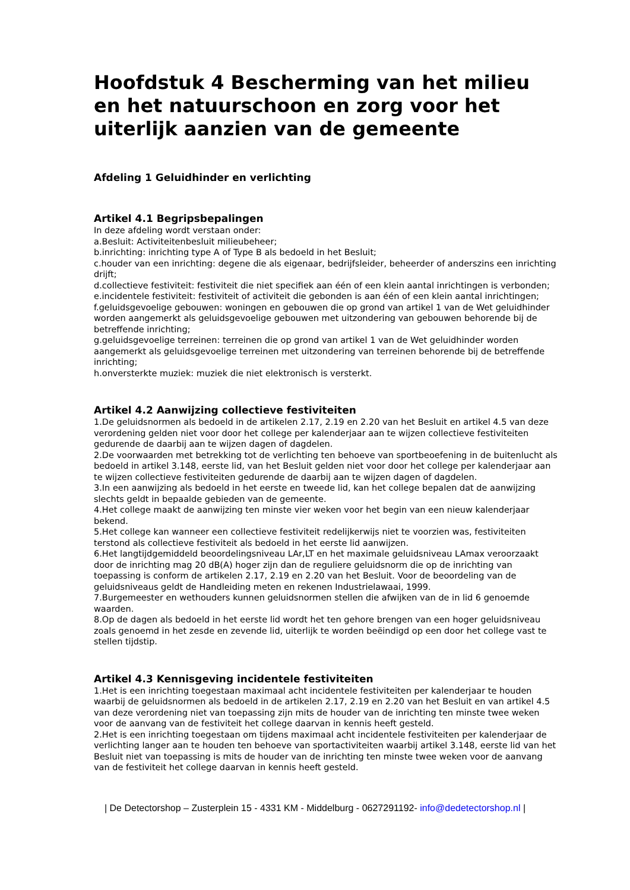Hoofdstuk 4 Bescherming van het milieu en het natuurschoon en zorg voor het uiterlijk aanzien van de gemeente
Afdeling 1 Geluidhinder en verlichting
Artikel 4.1 Begripsbepalingen
In deze afdeling wordt verstaan onder:
a.Besluit: Activiteitenbesluit milieubeheer;
b.inrichting: inrichting type A of Type B als bedoeld in het Besluit;
c.houder van een inrichting: degene die als eigenaar, bedrijfsleider, beheerder of anderszins een inrichting drijft;
d.collectieve festiviteit: festiviteit die niet specifiek aan één of een klein aantal inrichtingen is verbonden;
e.incidentele festiviteit: festiviteit of activiteit die gebonden is aan één of een klein aantal inrichtingen;
f.geluidsgevoelige gebouwen: woningen en gebouwen die op grond van artikel 1 van de Wet geluidhinder worden aangemerkt als geluidsgevoelige gebouwen met uitzondering van gebouwen behorende bij de betreffende inrichting;
g.geluidsgevoelige terreinen: terreinen die op grond van artikel 1 van de Wet geluidhinder worden aangemerkt als geluidsgevoelige terreinen met uitzondering van terreinen behorende bij de betreffende inrichting;
h.onversterkte muziek: muziek die niet elektronisch is versterkt.
Artikel 4.2 Aanwijzing collectieve festiviteiten
1.De geluidsnormen als bedoeld in de artikelen 2.17, 2.19 en 2.20 van het Besluit en artikel 4.5 van deze verordening gelden niet voor door het college per kalenderjaar aan te wijzen collectieve festiviteiten gedurende de daarbij aan te wijzen dagen of dagdelen.
2.De voorwaarden met betrekking tot de verlichting ten behoeve van sportbeoefening in de buitenlucht als bedoeld in artikel 3.148, eerste lid, van het Besluit gelden niet voor door het college per kalenderjaar aan te wijzen collectieve festiviteiten gedurende de daarbij aan te wijzen dagen of dagdelen.
3.In een aanwijzing als bedoeld in het eerste en tweede lid, kan het college bepalen dat de aanwijzing slechts geldt in bepaalde gebieden van de gemeente.
4.Het college maakt de aanwijzing ten minste vier weken voor het begin van een nieuw kalenderjaar bekend.
5.Het college kan wanneer een collectieve festiviteit redelijkerwijs niet te voorzien was, festiviteiten terstond als collectieve festiviteit als bedoeld in het eerste lid aanwijzen.
6.Het langtijdgemiddeld beoordelingsniveau LAr,LT en het maximale geluidsniveau LAmax veroorzaakt door de inrichting mag 20 dB(A) hoger zijn dan de reguliere geluidsnorm die op de inrichting van toepassing is conform de artikelen 2.17, 2.19 en 2.20 van het Besluit. Voor de beoordeling van de geluidsniveaus geldt de Handleiding meten en rekenen Industrielawaai, 1999.
7.Burgemeester en wethouders kunnen geluidsnormen stellen die afwijken van de in lid 6 genoemde waarden.
8.Op de dagen als bedoeld in het eerste lid wordt het ten gehore brengen van een hoger geluidsniveau zoals genoemd in het zesde en zevende lid, uiterlijk te worden beëindigd op een door het college vast te stellen tijdstip.
Artikel 4.3 Kennisgeving incidentele festiviteiten
1.Het is een inrichting toegestaan maximaal acht incidentele festiviteiten per kalenderjaar te houden waarbij de geluidsnormen als bedoeld in de artikelen 2.17, 2.19 en 2.20 van het Besluit en van artikel 4.5 van deze verordening niet van toepassing zijn mits de houder van de inrichting ten minste twee weken voor de aanvang van de festiviteit het college daarvan in kennis heeft gesteld.
2.Het is een inrichting toegestaan om tijdens maximaal acht incidentele festiviteiten per kalenderjaar de verlichting langer aan te houden ten behoeve van sportactiviteiten waarbij artikel 3.148, eerste lid van het Besluit niet van toepassing is mits de houder van de inrichting ten minste twee weken voor de aanvang van de festiviteit het college daarvan in kennis heeft gesteld.
| De Detectorshop – Zusterplein 15 - 4331 KM - Middelburg - 0627291192- info@dedetectorshop.nl |